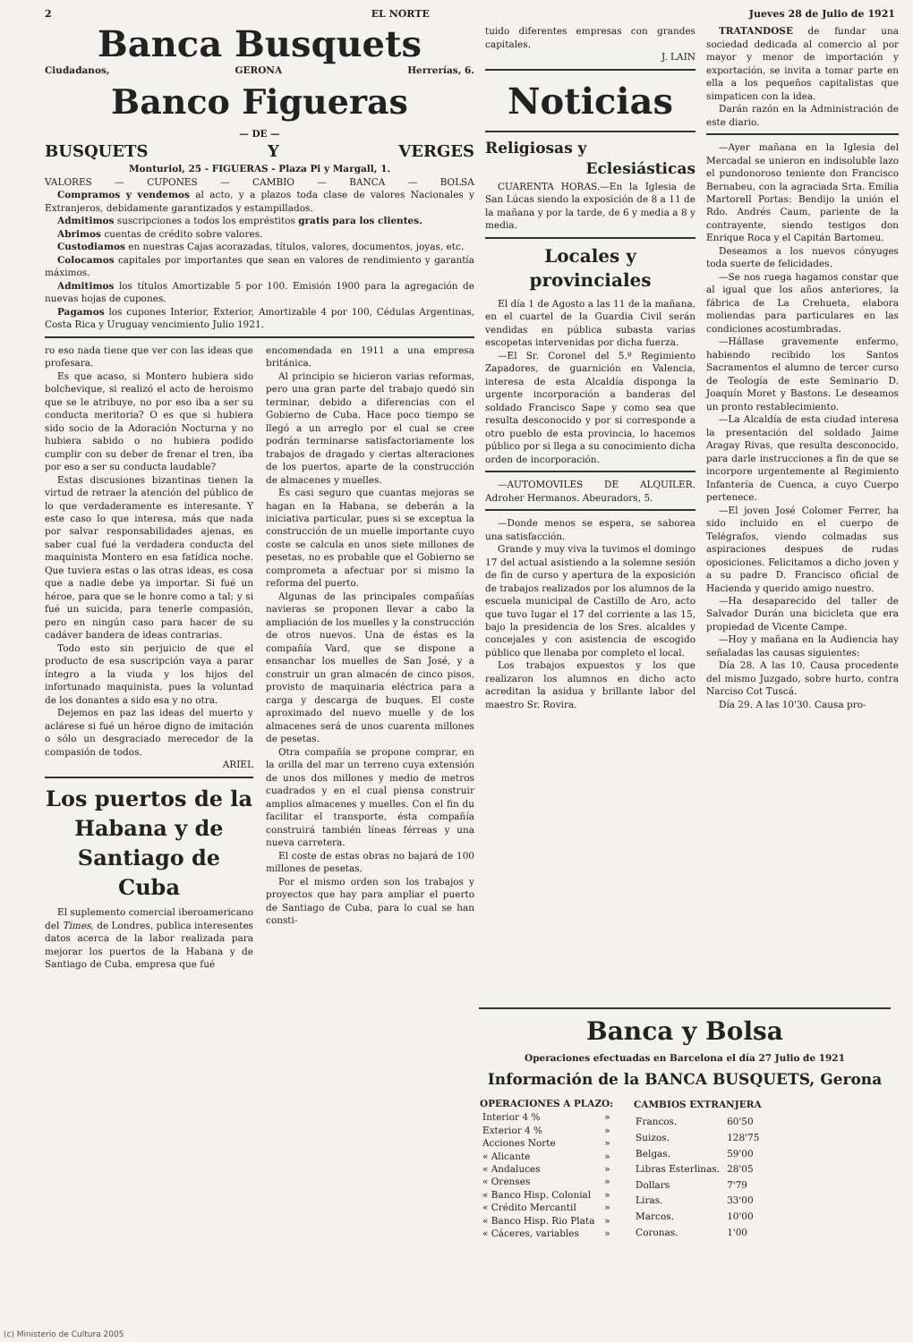2 EL NORTE Jueves 28 de Julio de 1921
Banca Busquets
Ciudadanos, GERONA Herrerías, 6.
Banco Figueras
— DE —
BUSQUETS Y VERGES
Monturiol, 25 - FIGUERAS - Plaza Pi y Margall, 1.
VALORES — CUPONES — CAMBIO — BANCA — BOLSA
Compramos y vendemos al acto, y a plazos toda clase de valores Nacionales y Extranjeros, debidamente garantizados y estampillados.
Admitimos suscripciones a todos los empréstitos gratis para los clientes.
Abrimos cuentas de crédito sobre valores.
Custodiamos en nuestras Cajas acorazadas, títulos, valores, documentos, joyas, etc.
Colocamos capitales por importantes que sean en valores de rendimiento y garantía máximos.
Admitimos los títulos Amortizable 5 por 100. Emisión 1900 para la agregación de nuevas hojas de cupones.
Pagamos los cupones Interior, Exterior, Amortizable 4 por 100, Cédulas Argentinas, Costa Rica y Uruguay vencimiento Julio 1921.
ro eso nada tiene que ver con las ideas que profesara.
Es que acaso, si Montero hubiera sido bolchevique, si realizó el acto de heroismo que se le atribuye, no por eso iba a ser su conducta meritoria? O es que si hubiera sido socio de la Adoración Nocturna y no hubiera sabido o no hubiera podido cumplir con su deber de frenar el tren, iba por eso a ser su conducta laudable?
Estas discusiones bizantinas tienen la virtud de retraer la atención del público de lo que verdaderamente es interesante. Y este caso lo que interesa, más que nada por salvar responsabilidades ajenas, es saber cual fué la verdadera conducta del maquinista Montero en esa fatídica noche. Que tuviera estas o las otras ideas, es cosa que a nadie debe ya importar. Si fué un héroe, para que se le honre como a tal; y si fué un suicida, para tenerle compasión, pero en ningún caso para hacer de su cadáver bandera de ideas contrarias.
Todo esto sin perjuicio de que el producto de esa suscripción vaya a parar íntegro a la viuda y los hijos del infortunado maquinista, pues la voluntad de los donantes a sido esa y no otra.
Dejemos en paz las ideas del muerto y aclárese si fué un héroe digno de imitación o sólo un desgraciado merecedor de la compasión de todos.
ARIEL
Los puertos de la Habana y de Santiago de Cuba
El suplemento comercial iberoamericano del Times, de Londres, publica interesentes datos acerca de la labor realizada para mejorar los puertos de la Habana y de Santiago de Cuba, empresa que fué
encomendada en 1911 a una empresa británica.
Al principio se hicieron varias reformas, pero una gran parte del trabajo quedó sin terminar, debido a diferencias con el Gobierno de Cuba. Hace poco tiempo se llegó a un arreglo por el cual se cree podrán terminarse satisfactoriamente los trabajos de dragado y ciertas alteraciones de los puertos, aparte de la construcción de almacenes y muelles.
Es casi seguro que cuantas mejoras se hagan en la Habana, se deberán a la iniciativa particular, pues si se exceptua la construcción de un muelle importante cuyo coste se calcula en unos siete millones de pesetas, no es probable que el Gobierno se comprometa a afectuar por si mismo la reforma del puerto.
Algunas de las principales compañías navieras se proponen llevar a cabo la ampliación de los muelles y la construcción de otros nuevos. Una de éstas es la compañía Vard, que se dispone a ensanchar los muelles de San José, y a construir un gran almacén de cinco pisos, provisto de maquinaria eléctrica para a carga y descarga de buques. El coste aproximado del nuevo muelle y de los almacenes será de unos cuarenta millones de pesetas.
Otra compañía se propone comprar, en la orilla del mar un terreno cuya extensión de unos dos millones y medio de metros cuadrados y en el cual piensa construir amplios almacenes y muelles. Con el fin du facilitar el transporte, ésta compañía construirá también líneas férreas y una nueva carretera.
El coste de estas obras no bajará de 100 millones de pesetas.
Por el mismo orden son los trabajos y proyectos que hay para ampliar el puerto de Santiago de Cuba, para lo cual se han consti-
tuido diferentes empresas con grandes capitales.
J. LAIN
Noticias
Religiosas y
Eclesiásticas
CUARENTA HORAS.—En la Iglesia de San Lúcas siendo la exposición de 8 a 11 de la mañana y por la tarde, de 6 y media a 8 y media.
Locales y provinciales
El día 1 de Agosto a las 11 de la mañana, en el cuartel de la Guardia Civil serán vendidas en pública subasta varias escopetas intervenidas por dicha fuerza.
—El Sr. Coronel del 5.º Regimiento Zapadores, de guarnición en Valencia, interesa de esta Alcaldía disponga la urgente incorporación a banderas del soldado Francisco Sape y como sea que resulta desconocido y por si corresponde a otro pueblo de esta provincia, lo hacemos público por si llega a su conocimiento dicha orden de incorporación.
—AUTOMOVILES DE ALQUILER. Adroher Hermanos. Abeuradors, 5.
—Donde menos se espera, se saborea una satisfacción.
Grande y muy viva la tuvimos el domingo 17 del actual asistiendo a la solemne sesión de fin de curso y apertura de la exposición de trabajos realizados por los alumnos de la escuela municipal de Castillo de Aro, acto que tuvo lugar el 17 del corriente a las 15, bajo la presidencia de los Sres. alcaldes y concejales y con asistencia de escogido público que llenaba por completo el local.
Los trabajos expuestos y los que realizaron los alumnos en dicho acto acreditan la asidua y brillante labor del maestro Sr. Rovira.
TRATANDOSE de fundar una sociedad dedicada al comercio al por mayor y menor de importación y exportación, se invita a tomar parte en ella a los pequeños capitalistas que simpaticen con la idea.
Darán razón en la Administración de este diario.
—Ayer mañana en la Iglesia del Mercadal se unieron en indisoluble lazo el pundonoroso teniente don Francisco Bernabeu, con la agraciada Srta. Emilia Martorell Portas: Bendijo la unión el Rdo. Andrés Caum, pariente de la contrayente, siendo testigos don Enrique Roca y el Capitán Bartomeu.
Deseamos a los nuevos cónyuges toda suerte de felicidades.
—Se nos ruega hagamos constar que al igual que los años anteriores, la fábrica de La Crehueta, elabora moliendas para particulares en las condiciones acostumbradas.
—Hállase gravemente enfermo, habiendo recibido los Santos Sacramentos el alumno de tercer curso de Teología de este Seminario D. Joaquín Moret y Bastons. Le deseamos un pronto restablecimiento.
—La Alcaldía de esta ciudad interesa la presentación del soldado Jaime Aragay Rivas, que resulta desconocido, para darle instrucciones a fin de que se incorpore urgentemente al Regimiento Infantería de Cuenca, a cuyo Cuerpo pertenece.
—El joven José Colomer Ferrer, ha sido incluido en el cuerpo de Telégrafos, viendo colmadas sus aspiraciones despues de rudas oposiciones. Felicitamos a dicho joven y a su padre D. Francisco oficial de Hacienda y querido amigo nuestro.
—Ha desaparecido del taller de Salvador Durán una bicicleta que era propiedad de Vicente Campe.
—Hoy y mañana en la Audiencia hay señaladas las causas siguientes:
Día 28. A las 10. Causa procedente del mismo Juzgado, sobre hurto, contra Narciso Cot Tuscá.
Día 29. A las 10'30. Causa pro-
Banca y Bolsa
Operaciones efectuadas en Barcelona el día 27 Julio de 1921
Información de la BANCA BUSQUETS, Gerona
| OPERACIONES A PLAZO: | |
| --- | --- |
| Interior 4 % | » |
| Exterior 4 % | » |
| Acciones Norte | » |
| « Alicante | » |
| « Andaluces | » |
| « Orenses | » |
| « Banco Hisp. Colonial | » |
| « Crédito Mercantil | » |
| « Banco Hisp. Rio Plata | » |
| « Cáceres, variables | » |
| CAMBIOS EXTRANJERA | |
| --- | --- |
| Francos. | 60'50 |
| Suizos. | 128'75 |
| Belgas. | 59'00 |
| Libras Esterlinas. | 28'05 |
| Dollars | 7'79 |
| Liras. | 33'00 |
| Marcos. | 10'00 |
| Coronas. | 1'00 |
(c) Ministerio de Cultura 2005